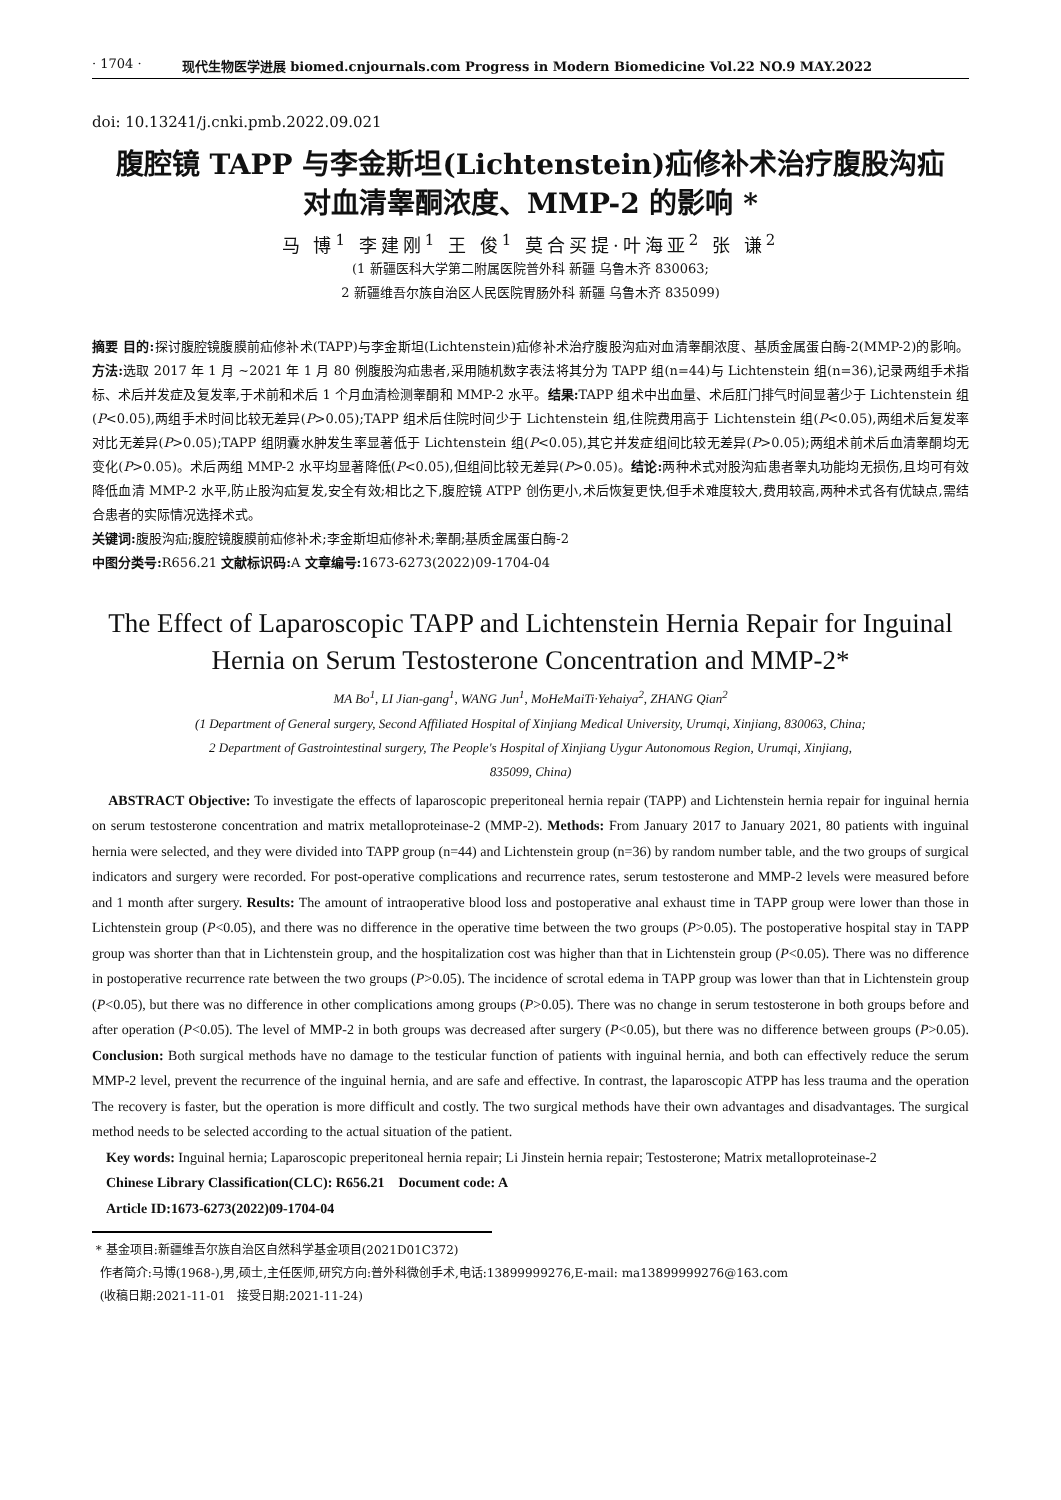· 1704 · 现代生物医学进展 biomed.cnjournals.com Progress in Modern Biomedicine Vol.22 NO.9 MAY.2022
doi: 10.13241/j.cnki.pmb.2022.09.021
腹腔镜 TAPP 与李金斯坦(Lichtenstein)疝修补术治疗腹股沟疝
对血清睾酮浓度、MMP-2 的影响 *
马 博<sup>1</sup> 李建刚<sup>1</sup> 王 俊<sup>1</sup> 莫合买提·叶海亚<sup>2</sup> 张 谦<sup>2</sup>
(1 新疆医科大学第二附属医院普外科 新疆 乌鲁木齐 830063;
2 新疆维吾尔族自治区人民医院胃肠外科 新疆 乌鲁木齐 835099)
摘要 目的: 探讨腹腔镜腹膜前疝修补术(TAPP)与李金斯坦(Lichtenstein)疝修补术治疗腹股沟疝对血清睾酮浓度、基质金属蛋白酶-2(MMP-2)的影响。方法: 选取 2017 年 1 月 ~2021 年 1 月 80 例腹股沟疝患者,采用随机数字表法将其分为 TAPP 组(n=44)与 Lichtenstein 组(n=36),记录两组手术指标、术后并发症及复发率,于术前和术后 1 个月血清检测睾酮和 MMP-2 水平。结果: TAPP 组术中出血量、术后肛门排气时间显著少于 Lichtenstein 组(P<0.05),两组手术时间比较无差异(P>0.05);TAPP 组术后住院时间少于 Lichtenstein 组,住院费用高于 Lichtenstein 组(P<0.05),两组术后复发率对比无差异(P>0.05);TAPP 组阴囊水肿发生率显著低于 Lichtenstein 组(P<0.05),其它并发症组间比较无差异(P>0.05);两组术前术后血清睾酮均无变化(P>0.05)。术后两组 MMP-2 水平均显著降低(P<0.05),但组间比较无差异(P>0.05)。结论: 两种术式对股沟疝患者睾丸功能均无损伤,且均可有效降低血清 MMP-2 水平,防止股沟疝复发,安全有效;相比之下,腹腔镜 ATPP 创伤更小,术后恢复更快,但手术难度较大,费用较高,两种术式各有优缺点,需结合患者的实际情况选择术式。
关键词: 腹股沟疝;腹腔镜腹膜前疝修补术;李金斯坦疝修补术;睾酮;基质金属蛋白酶-2
中图分类号: R656.21 文献标识码: A 文章编号: 1673-6273(2022)09-1704-04
The Effect of Laparoscopic TAPP and Lichtenstein Hernia Repair for Inguinal Hernia on Serum Testosterone Concentration and MMP-2*
MA Bo<sup>1</sup>, LI Jian-gang<sup>1</sup>, WANG Jun<sup>1</sup>, MoHeMaiTi·Yehaiya<sup>2</sup>, ZHANG Qian<sup>2</sup>
(1 Department of General surgery, Second Affiliated Hospital of Xinjiang Medical University, Urumqi, Xinjiang, 830063, China;
2 Department of Gastrointestinal surgery, The People's Hospital of Xinjiang Uygur Autonomous Region, Urumqi, Xinjiang,
835099, China)
ABSTRACT Objective: To investigate the effects of laparoscopic preperitoneal hernia repair (TAPP) and Lichtenstein hernia repair for inguinal hernia on serum testosterone concentration and matrix metalloproteinase-2 (MMP-2). Methods: From January 2017 to January 2021, 80 patients with inguinal hernia were selected, and they were divided into TAPP group (n=44) and Lichtenstein group (n=36) by random number table, and the two groups of surgical indicators and surgery were recorded. For post-operative complications and recurrence rates, serum testosterone and MMP-2 levels were measured before and 1 month after surgery. Results: The amount of intraoperative blood loss and postoperative anal exhaust time in TAPP group were lower than those in Lichtenstein group (P<0.05), and there was no difference in the operative time between the two groups (P>0.05). The postoperative hospital stay in TAPP group was shorter than that in Lichtenstein group, and the hospitalization cost was higher than that in Lichtenstein group (P<0.05). There was no difference in postoperative recurrence rate between the two groups (P>0.05). The incidence of scrotal edema in TAPP group was lower than that in Lichtenstein group (P<0.05), but there was no difference in other complications among groups (P>0.05). There was no change in serum testosterone in both groups before and after operation (P<0.05). The level of MMP-2 in both groups was decreased after surgery (P<0.05), but there was no difference between groups (P>0.05). Conclusion: Both surgical methods have no damage to the testicular function of patients with inguinal hernia, and both can effectively reduce the serum MMP-2 level, prevent the recurrence of the inguinal hernia, and are safe and effective. In contrast, the laparoscopic ATPP has less trauma and the operation The recovery is faster, but the operation is more difficult and costly. The two surgical methods have their own advantages and disadvantages. The surgical method needs to be selected according to the actual situation of the patient.
Key words: Inguinal hernia; Laparoscopic preperitoneal hernia repair; Li Jinstein hernia repair; Testosterone; Matrix metalloproteinase-2
Chinese Library Classification(CLC): R656.21 Document code: A
Article ID:1673-6273(2022)09-1704-04
* 基金项目:新疆维吾尔族自治区自然科学基金项目(2021D01C372)
作者简介:马博(1968-),男,硕士,主任医师,研究方向:普外科微创手术,电话:13899999276,E-mail: ma13899999276@163.com
(收稿日期:2021-11-01 接受日期:2021-11-24)